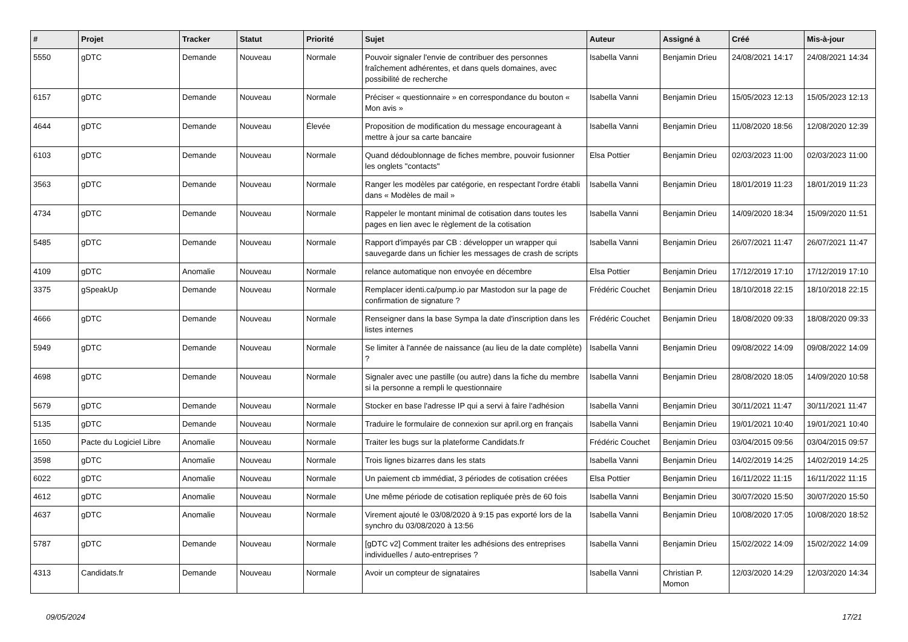| # | Projet | Tracker | Statut | Priorité | Sujet | Auteur | Assigné à | Créé | Mis-à-jour |
| --- | --- | --- | --- | --- | --- | --- | --- | --- | --- |
| 5550 | gDTC | Demande | Nouveau | Normale | Pouvoir signaler l'envie de contribuer des personnes fraîchement adhérentes, et dans quels domaines, avec possibilité de recherche | Isabella Vanni | Benjamin Drieu | 24/08/2021 14:17 | 24/08/2021 14:34 |
| 6157 | gDTC | Demande | Nouveau | Normale | Préciser « questionnaire » en correspondance du bouton « Mon avis » | Isabella Vanni | Benjamin Drieu | 15/05/2023 12:13 | 15/05/2023 12:13 |
| 4644 | gDTC | Demande | Nouveau | Élevée | Proposition de modification du message encourageant à mettre à jour sa carte bancaire | Isabella Vanni | Benjamin Drieu | 11/08/2020 18:56 | 12/08/2020 12:39 |
| 6103 | gDTC | Demande | Nouveau | Normale | Quand dédoublonnage de fiches membre, pouvoir fusionner les onglets "contacts" | Elsa Pottier | Benjamin Drieu | 02/03/2023 11:00 | 02/03/2023 11:00 |
| 3563 | gDTC | Demande | Nouveau | Normale | Ranger les modèles par catégorie, en respectant l'ordre établi dans « Modèles de mail » | Isabella Vanni | Benjamin Drieu | 18/01/2019 11:23 | 18/01/2019 11:23 |
| 4734 | gDTC | Demande | Nouveau | Normale | Rappeler le montant minimal de cotisation dans toutes les pages en lien avec le règlement de la cotisation | Isabella Vanni | Benjamin Drieu | 14/09/2020 18:34 | 15/09/2020 11:51 |
| 5485 | gDTC | Demande | Nouveau | Normale | Rapport d'impayés par CB : développer un wrapper qui sauvegarde dans un fichier les messages de crash de scripts | Isabella Vanni | Benjamin Drieu | 26/07/2021 11:47 | 26/07/2021 11:47 |
| 4109 | gDTC | Anomalie | Nouveau | Normale | relance automatique non envoyée en décembre | Elsa Pottier | Benjamin Drieu | 17/12/2019 17:10 | 17/12/2019 17:10 |
| 3375 | gSpeakUp | Demande | Nouveau | Normale | Remplacer identi.ca/pump.io par Mastodon sur la page de confirmation de signature ? | Frédéric Couchet | Benjamin Drieu | 18/10/2018 22:15 | 18/10/2018 22:15 |
| 4666 | gDTC | Demande | Nouveau | Normale | Renseigner dans la base Sympa la date d'inscription dans les listes internes | Frédéric Couchet | Benjamin Drieu | 18/08/2020 09:33 | 18/08/2020 09:33 |
| 5949 | gDTC | Demande | Nouveau | Normale | Se limiter à l'année de naissance (au lieu de la date complète) ? | Isabella Vanni | Benjamin Drieu | 09/08/2022 14:09 | 09/08/2022 14:09 |
| 4698 | gDTC | Demande | Nouveau | Normale | Signaler avec une pastille (ou autre) dans la fiche du membre si la personne a rempli le questionnaire | Isabella Vanni | Benjamin Drieu | 28/08/2020 18:05 | 14/09/2020 10:58 |
| 5679 | gDTC | Demande | Nouveau | Normale | Stocker en base l'adresse IP qui a servi à faire l'adhésion | Isabella Vanni | Benjamin Drieu | 30/11/2021 11:47 | 30/11/2021 11:47 |
| 5135 | gDTC | Demande | Nouveau | Normale | Traduire le formulaire de connexion sur april.org en français | Isabella Vanni | Benjamin Drieu | 19/01/2021 10:40 | 19/01/2021 10:40 |
| 1650 | Pacte du Logiciel Libre | Anomalie | Nouveau | Normale | Traiter les bugs sur la plateforme Candidats.fr | Frédéric Couchet | Benjamin Drieu | 03/04/2015 09:56 | 03/04/2015 09:57 |
| 3598 | gDTC | Anomalie | Nouveau | Normale | Trois lignes bizarres dans les stats | Isabella Vanni | Benjamin Drieu | 14/02/2019 14:25 | 14/02/2019 14:25 |
| 6022 | gDTC | Anomalie | Nouveau | Normale | Un paiement cb immédiat, 3 périodes de cotisation créées | Elsa Pottier | Benjamin Drieu | 16/11/2022 11:15 | 16/11/2022 11:15 |
| 4612 | gDTC | Anomalie | Nouveau | Normale | Une même période de cotisation repliquée près de 60 fois | Isabella Vanni | Benjamin Drieu | 30/07/2020 15:50 | 30/07/2020 15:50 |
| 4637 | gDTC | Anomalie | Nouveau | Normale | Virement ajouté le 03/08/2020 à 9:15 pas exporté lors de la synchro du 03/08/2020 à 13:56 | Isabella Vanni | Benjamin Drieu | 10/08/2020 17:05 | 10/08/2020 18:52 |
| 5787 | gDTC | Demande | Nouveau | Normale | [gDTC v2] Comment traiter les adhésions des entreprises individuelles / auto-entreprises ? | Isabella Vanni | Benjamin Drieu | 15/02/2022 14:09 | 15/02/2022 14:09 |
| 4313 | Candidats.fr | Demande | Nouveau | Normale | Avoir un compteur de signataires | Isabella Vanni | Christian P. Momon | 12/03/2020 14:29 | 12/03/2020 14:34 |
09/05/2024 17/21